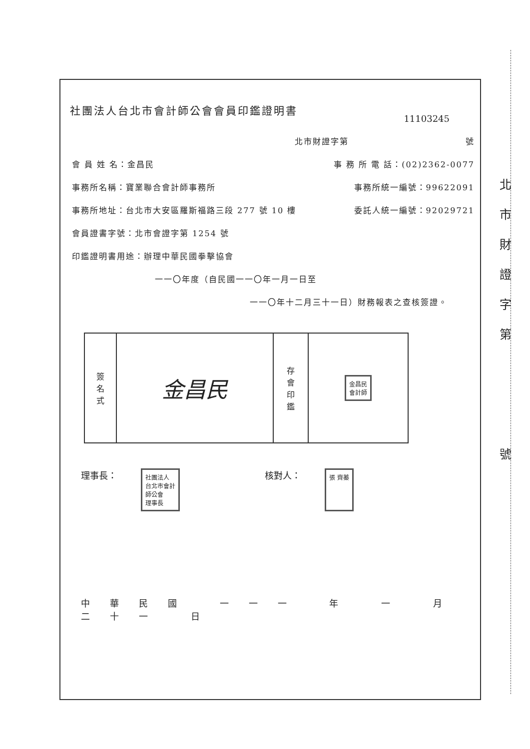北
市
財
證
字
第
號
社團法人台北市會計師公會會員印鑑證明書
11103245
北市財證字第 號
會 員 姓 名：金昌民 事 務 所 電 話：(02)2362-0077
事務所名稱：寶業聯合會計師事務所 事務所統一編號：99622091
事務所地址：台北市大安區羅斯福路三段 277 號 10 樓 委託人統一編號：92029721
會員證書字號：北市會證字第 1254 號
印鑑證明書用途：辦理中華民國拳擊協會
一一〇年度（自民國一一〇年一月一日至
一一〇年十二月三十一日）財務報表之查核簽證。
| 簽 名 式 | 金昌民 | 存 會 印 鑑 | 金昌民 會計師 |
理事長： 社團法人
台北市會計
師公會
理事長 核對人： 張 齊蓁
中華民國 一一一 年 一 月 二十一 日